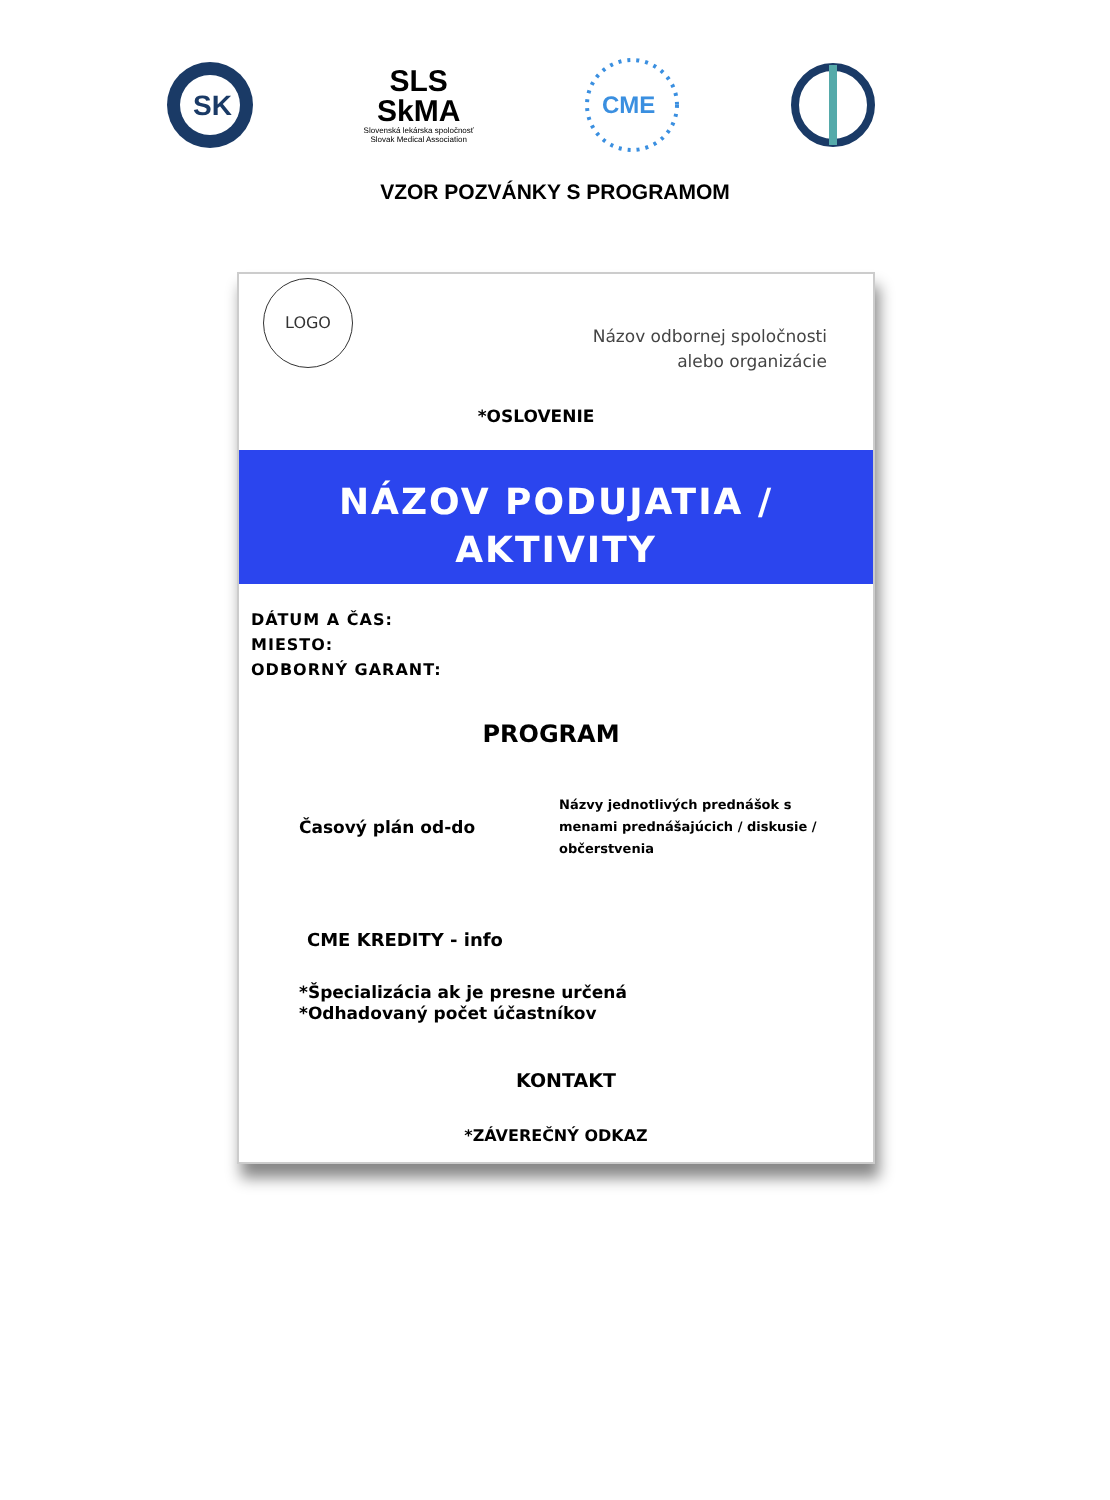SK
SLS
SkMA
Slovenská lekárska spoločnosť
Slovak Medical Association
CME
VZOR POZVÁNKY S PROGRAMOM
LOGO
Názov odbornej spoločnosti
alebo organizácie
*OSLOVENIE
NÁZOV PODUJATIA /
AKTIVITY
DÁTUM A ČAS:
MIESTO:
ODBORNÝ GARANT:
PROGRAM
Časový plán od-do
Názvy jednotlivých prednášok s menami prednášajúcich / diskusie / občerstvenia
CME KREDITY - info
*Špecializácia ak je presne určená
*Odhadovaný počet účastníkov
KONTAKT
*ZÁVEREČNÝ ODKAZ